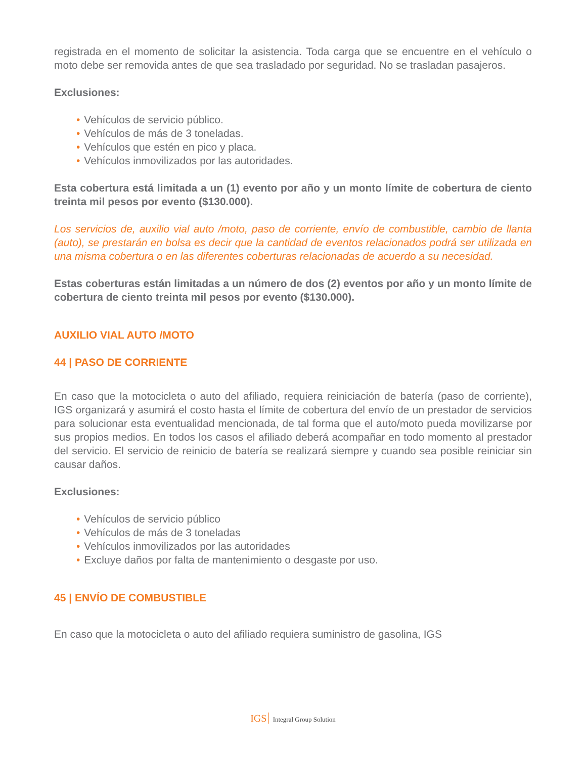registrada en el momento de solicitar la asistencia. Toda carga que se encuentre en el vehículo o moto debe ser removida antes de que sea trasladado por seguridad. No se trasladan pasajeros.
Exclusiones:
• Vehículos de servicio público.
• Vehículos de más de 3 toneladas.
• Vehículos que estén en pico y placa.
• Vehículos inmovilizados por las autoridades.
Esta cobertura está limitada a un (1) evento por año y un monto límite de cobertura de ciento treinta mil pesos por evento ($130.000).
Los servicios de, auxilio vial auto /moto, paso de corriente, envío de combustible, cambio de llanta (auto), se prestarán en bolsa es decir que la cantidad de eventos relacionados podrá ser utilizada en una misma cobertura o en las diferentes coberturas relacionadas de acuerdo a su necesidad.
Estas coberturas están limitadas a un número de dos (2) eventos por año y un monto límite de cobertura de ciento treinta mil pesos por evento ($130.000).
AUXILIO VIAL AUTO /MOTO
44 | PASO DE CORRIENTE
En caso que la motocicleta o auto del afiliado, requiera reiniciación de batería (paso de corriente), IGS organizará y asumirá el costo hasta el límite de cobertura del envío de un prestador de servicios para solucionar esta eventualidad mencionada, de tal forma que el auto/moto pueda movilizarse por sus propios medios. En todos los casos el afiliado deberá acompañar en todo momento al prestador del servicio. El servicio de reinicio de batería se realizará siempre y cuando sea posible reiniciar sin causar daños.
Exclusiones:
• Vehículos de servicio público
• Vehículos de más de 3 toneladas
• Vehículos inmovilizados por las autoridades
• Excluye daños por falta de mantenimiento o desgaste por uso.
45 | ENVÍO DE COMBUSTIBLE
En caso que la motocicleta o auto del afiliado requiera suministro de gasolina, IGS
IGS Integral Group Solution